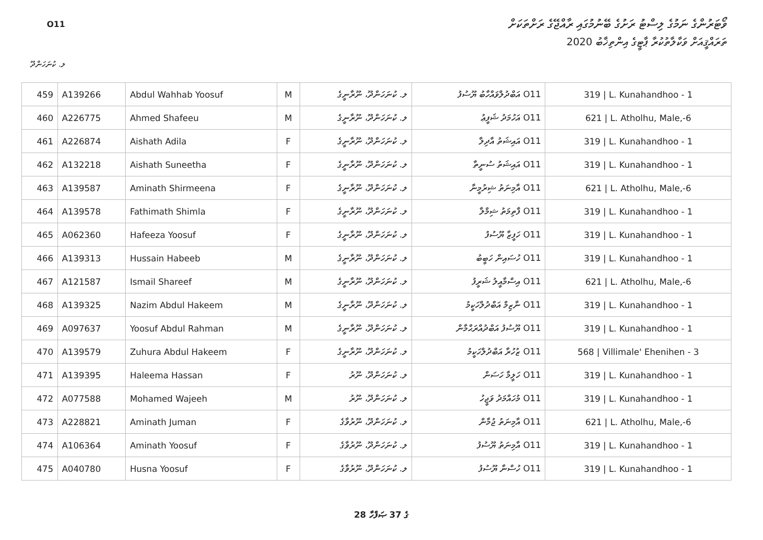O11
ވޯޓަރުންގެ ނަމުގެ ލިސްޓު ރަށުގެ ބޭނުމުގައި ރާއްޖޭގެ ރަށްތަކަށް
ތަރައްޤީއަށް ވަކާލާތުކުރާ ޕާޓީގެ އިންތިޚާބު 2020
ލ. ކުނަހަންދޫ
| 459 | A139266 | Abdul Wahhab Yoosuf | M | ލ. ކުނަހަންދޫ، ނޫރާނީގެ | O11 އަބްދުލްވައްހާބު ޔޫސުފު | 319 / L. Kunahandhoo - 1 |
| 460 | A226775 | Ahmed Shafeeu | M | ލ. ކުނަހަންދޫ، ނޫރާނީގެ | O11 އަހުމަދު ޝަފީޢު | 621 / L. Atholhu, Male,-6 |
| 461 | A226874 | Aishath Adila | F | ލ. ކުނަހަންދޫ، ނޫރާނީގެ | O11 އައިޝަތު އާދިލާ | 319 / L. Kunahandhoo - 1 |
| 462 | A132218 | Aishath Suneetha | F | ލ. ކުނަހަންދޫ، ނޫރާނީގެ | O11 އައިޝަތު ސުނީތާ | 319 / L. Kunahandhoo - 1 |
| 463 | A139587 | Aminath Shirmeena | F | ލ. ކުނަހަންދޫ، ނޫރާނީގެ | O11 އާމިނަތު ޝިރުމީނާ | 621 / L. Atholhu, Male,-6 |
| 464 | A139578 | Fathimath Shimla | F | ލ. ކުނަހަންދޫ، ނޫރާނީގެ | O11 ފާތިމަތު ޝިމްލާ | 319 / L. Kunahandhoo - 1 |
| 465 | A062360 | Hafeeza Yoosuf | F | ލ. ކުނަހަންދޫ، ނޫރާނީގެ | O11 ހަފީޒާ ޔޫސުފު | 319 / L. Kunahandhoo - 1 |
| 466 | A139313 | Hussain Habeeb | M | ލ. ކުނަހަންދޫ، ނޫރާނީގެ | O11 ހުސައިން ހަބީބު | 319 / L. Kunahandhoo - 1 |
| 467 | A121587 | Ismail Shareef | M | ލ. ކުނަހަންދޫ، ނޫރާނީގެ | O11 އިސްމާއީލު ޝަރީފު | 621 / L. Atholhu, Male,-6 |
| 468 | A139325 | Nazim Abdul Hakeem | M | ލ. ކުނަހަންދޫ، ނޫރާނީގެ | O11 ނާޒިމް އަބްދުލްހަކީމު | 319 / L. Kunahandhoo - 1 |
| 469 | A097637 | Yoosuf Abdul Rahman | M | ލ. ކުނަހަންދޫ، ނޫރާނީގެ | O11 ޔޫސުފު އަބްދުއްރަޙްމާން | 319 / L. Kunahandhoo - 1 |
| 470 | A139579 | Zuhura Abdul Hakeem | F | ލ. ކުނަހަންދޫ، ނޫރާނީގެ | O11 ޒުހުރާ އަބްދުލްހަކީމު | 568 / Villimale' Ehenihen - 3 |
| 471 | A139395 | Haleema Hassan | F | ލ. ކުނަހަންދޫ، ނޫރު | O11 ހަލީމާ ހަސަން | 319 / L. Kunahandhoo - 1 |
| 472 | A077588 | Mohamed Wajeeh | M | ލ. ކުނަހަންދޫ، ނޫރު | O11 މުހައްމަދު ވަޖީހު | 319 / L. Kunahandhoo - 1 |
| 473 | A228821 | Aminath Juman | F | ލ. ކުނަހަންދޫ، ނޫރުވާގެ | O11 އާމިނަތު ޖުމާން | 621 / L. Atholhu, Male,-6 |
| 474 | A106364 | Aminath Yoosuf | F | ލ. ކުނަހަންދޫ، ނޫރުވާގެ | O11 އާމިނަތު ޔޫސުފު | 319 / L. Kunahandhoo - 1 |
| 475 | A040780 | Husna Yoosuf | F | ލ. ކުނަހަންދޫ، ނޫރުވާގެ | O11 ހުސްނާ ޔޫސުފު | 319 / L. Kunahandhoo - 1 |
28 ގެ 37 ޞަފްހާ